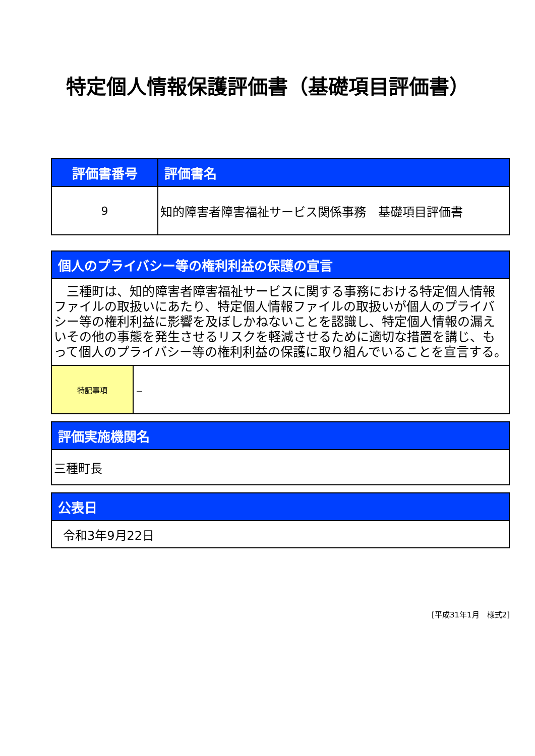特定個人情報保護評価書（基礎項目評価書）
| 評価書番号 | 評価書名 |
| --- | --- |
| 9 | 知的障害者障害福祉サービス関係事務 基礎項目評価書 |
| 個人のプライバシー等の権利利益の保護の宣言 | |
| --- | --- |
| 三種町は、知的障害者障害福祉サービスに関する事務における特定個人情報ファイルの取扱いにあたり、特定個人情報ファイルの取扱いが個人のプライバシー等の権利利益に影響を及ぼしかねないことを認識し、特定個人情報の漏えいその他の事態を発生させるリスクを軽減させるために適切な措置を講じ、もって個人のプライバシー等の権利利益の保護に取り組んでいることを宣言する。 | |
| 特記事項 | － |
| 評価実施機関名 |
| --- |
| 三種町長 |
| 公表日 |
| --- |
| 令和3年9月22日 |
[平成31年1月　様式2]